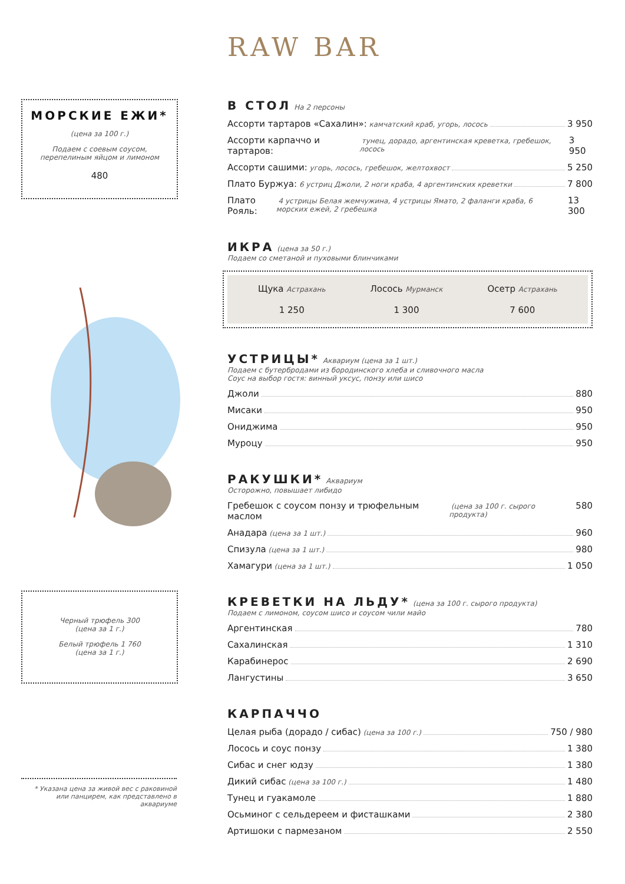МОРСКИЕ ЕЖИ*
(цена за 100 г.)
Подаем с соевым соусом,
перепелиным яйцом и лимоном
480
Черный трюфель 300
(цена за 1 г.)
Белый трюфель 1 760
(цена за 1 г.)
* Указана цена за живой вес с раковиной
или панцирем, как представлено в аквариуме
RAW BAR
В СТОЛ
На 2 персоны
Ассорти тартаров «Сахалин»: камчатский краб, угорь, лосось 3 950
Ассорти карпаччо и тартаров: тунец, дорадо, аргентинская креветка, гребешок, лосось 3 950
Ассорти сашими: угорь, лосось, гребешок, желтохвост 5 250
Плато Буржуа: 6 устриц Джоли, 2 ноги краба, 4 аргентинских креветки 7 800
Плато Рояль: 4 устрицы Белая жемчужина, 4 устрицы Ямато, 2 фаланги краба, 6 морских ежей, 2 гребешка 13 300
ИКРА
(цена за 50 г.)
Подаем со сметаной и пуховыми блинчиками
Щука Астрахань
1 250
Лосось Мурманск
1 300
Осетр Астрахань
7 600
УСТРИЦЫ*
Аквариум (цена за 1 шт.)
Подаем с бутербродами из бородинского хлеба и сливочного масла
Соус на выбор гостя: винный уксус, понзу или шисо
Джоли 880
Мисаки 950
Ониджима 950
Муроцу 950
РАКУШКИ*
Аквариум
Осторожно, повышает либидо
Гребешок с соусом понзу и трюфельным маслом (цена за 100 г. сырого продукта) 580
Анадара (цена за 1 шт.) 960
Спизула (цена за 1 шт.) 980
Хамагури (цена за 1 шт.) 1 050
КРЕВЕТКИ НА ЛЬДУ*
(цена за 100 г. сырого продукта)
Подаем с лимоном, соусом шисо и соусом чили майо
Аргентинская 780
Сахалинская 1 310
Карабинерос 2 690
Лангустины 3 650
КАРПАЧЧО
Целая рыба (дорадо / сибас) (цена за 100 г.) 750 / 980
Лосось и соус понзу 1 380
Сибас и снег юдзу 1 380
Дикий сибас (цена за 100 г.) 1 480
Тунец и гуакамоле 1 880
Осьминог с сельдереем и фисташками 2 380
Артишоки с пармезаном 2 550